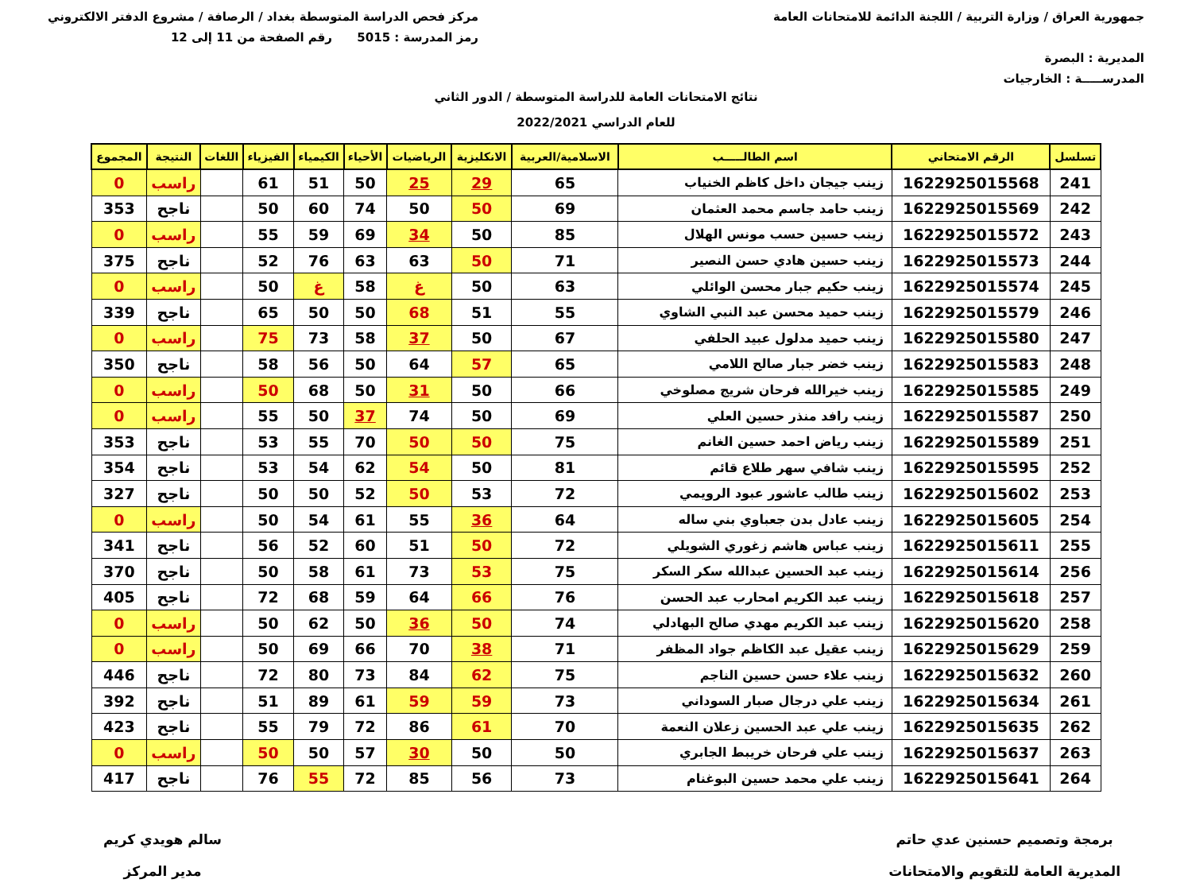جمهورية العراق / وزارة التربية / اللجنة الدائمة للامتحانات العامة
المديرية : البصرة
المدرســـــة : الخارجيات
مركز فحص الدراسة المتوسطة بغداد / الرصافة / مشروع الدفتر الالكتروني
رمز المدرسة : 5015 رقم الصفحة من 11 إلى 12
نتائج الامتحانات العامة للدراسة المتوسطة / الدور الثاني
للعام الدراسي 2022/2021
| تسلسل | الرقم الامتحاني | اسم الطالـــــب | الاسلامية/العربية | الانكليزية | الرياضيات | الأحياء | الكيمياء | الفيزياء | اللغات | النتيجة | المجموع |
| --- | --- | --- | --- | --- | --- | --- | --- | --- | --- | --- | --- |
| 241 | 1622925015568 | زينب جيجان داخل كاظم الخنياب | 65 | 29 | 25 | 50 | 51 | 61 | | راسب | 0 |
| 242 | 1622925015569 | زينب حامد جاسم محمد العثمان | 69 | 50 | 50 | 74 | 60 | 50 | | ناجح | 353 |
| 243 | 1622925015572 | زينب حسين حسب مونس الهلال | 85 | 50 | 34 | 69 | 59 | 55 | | راسب | 0 |
| 244 | 1622925015573 | زينب حسين هادي حسن النصير | 71 | 50 | 63 | 63 | 76 | 52 | | ناجح | 375 |
| 245 | 1622925015574 | زينب حكيم جبار محسن الوائلي | 63 | 50 | غ | 58 | غ | 50 | | راسب | 0 |
| 246 | 1622925015579 | زينب حميد محسن عبد النبي الشاوي | 55 | 51 | 68 | 50 | 50 | 65 | | ناجح | 339 |
| 247 | 1622925015580 | زينب حميد مدلول عبيد الحلفي | 67 | 50 | 37 | 58 | 73 | 75 | | راسب | 0 |
| 248 | 1622925015583 | زينب خضر جبار صالح اللامي | 65 | 57 | 64 | 50 | 56 | 58 | | ناجح | 350 |
| 249 | 1622925015585 | زينب خيرالله فرحان شريج مصلوخي | 66 | 50 | 31 | 50 | 68 | 50 | | راسب | 0 |
| 250 | 1622925015587 | زينب رافد منذر حسين العلي | 69 | 50 | 74 | 37 | 50 | 55 | | راسب | 0 |
| 251 | 1622925015589 | زينب رياض احمد حسين الغانم | 75 | 50 | 50 | 70 | 55 | 53 | | ناجح | 353 |
| 252 | 1622925015595 | زينب شافي سهر طلاع قائم | 81 | 50 | 54 | 62 | 54 | 53 | | ناجح | 354 |
| 253 | 1622925015602 | زينب طالب عاشور عبود الرويمي | 72 | 53 | 50 | 52 | 50 | 50 | | ناجح | 327 |
| 254 | 1622925015605 | زينب عادل بدن جعباوي بني ساله | 64 | 36 | 55 | 61 | 54 | 50 | | راسب | 0 |
| 255 | 1622925015611 | زينب عباس هاشم زغوري الشويلي | 72 | 50 | 51 | 60 | 52 | 56 | | ناجح | 341 |
| 256 | 1622925015614 | زينب عبد الحسين عبدالله سكر السكر | 75 | 53 | 73 | 61 | 58 | 50 | | ناجح | 370 |
| 257 | 1622925015618 | زينب عبد الكريم امحارب عبد الحسن | 76 | 66 | 64 | 59 | 68 | 72 | | ناجح | 405 |
| 258 | 1622925015620 | زينب عبد الكريم مهدي صالح البهادلي | 74 | 50 | 36 | 50 | 62 | 50 | | راسب | 0 |
| 259 | 1622925015629 | زينب عقيل عبد الكاظم جواد المظفر | 71 | 38 | 70 | 66 | 69 | 50 | | راسب | 0 |
| 260 | 1622925015632 | زينب علاء حسن حسين الناجم | 75 | 62 | 84 | 73 | 80 | 72 | | ناجح | 446 |
| 261 | 1622925015634 | زينب علي درجال صبار السوداني | 73 | 59 | 59 | 61 | 89 | 51 | | ناجح | 392 |
| 262 | 1622925015635 | زينب علي عبد الحسين زعلان النعمة | 70 | 61 | 86 | 72 | 79 | 55 | | ناجح | 423 |
| 263 | 1622925015637 | زينب علي فرحان خريبط الجابري | 50 | 50 | 30 | 57 | 50 | 50 | | راسب | 0 |
| 264 | 1622925015641 | زينب علي محمد حسين البوغنام | 73 | 56 | 85 | 72 | 55 | 76 | | ناجح | 417 |
برمجة وتصميم حسنين عدي حاتم
المديرية العامة للتقويم والامتحانات
سالم هويدي كريم
مدير المركز